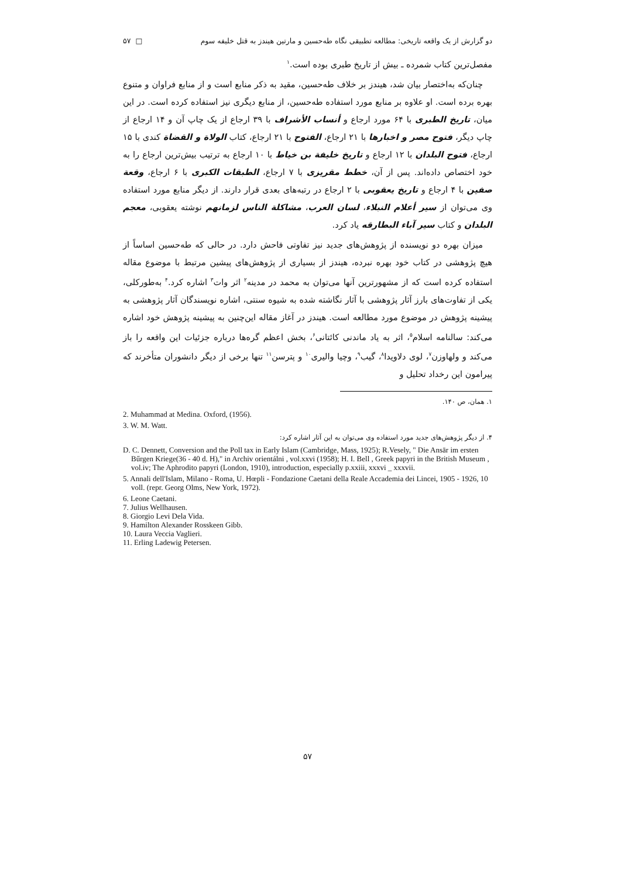دو گزارش از یک واقعه تاریخی: مطالعه تطبیقی نگاه طه‌حسین و مارتین هیندز به قتل خلیفه سوم □ ۵۷
مفصل‌ترین کتاب شمرده ـ بیش از تاریخ طبری بوده است.<sup>۱</sup>
چنان‌که به‌اختصار بیان شد، هیندز بر خلاف طه‌حسین، مقید به ذکر منابع است و از منابع فراوان و متنوع بهره برده است. او علاوه بر منابع مورد استفاده طه‌حسین، از منابع دیگری نیز استفاده کرده است. در این میان، تاریخ الطبری با ۶۴ مورد ارجاع و أنساب الأشراف با ۳۹ ارجاع از یک چاپ آن و ۱۴ ارجاع از چاپ دیگر، فتوح مصر و اخبارها با ۲۱ ارجاع، الفتوح با ۲۱ ارجاع، کتاب الولاة و القضاة کندی با ۱۵ ارجاع، فتوح البلدان با ۱۲ ارجاع و تاریخ خلیفة بن خیاط با ۱۰ ارجاع به ترتیب بیش‌ترین ارجاع را به خود اختصاص داده‌اند. پس از آن، خطط مقریزی با ۷ ارجاع، الطبقات الکبری با ۶ ارجاع، وقعة صفین با ۴ ارجاع و تاریخ یعقوبی با ۲ ارجاع در رتبه‌های بعدی قرار دارند. از دیگر منابع مورد استفاده وی می‌توان از سیر أعلام النبلاء، لسان العرب، مشاکلة الناس لزمانهم نوشته یعقوبی، معجم البلدان و کتاب سیر آباء البطارقه یاد کرد.
میزان بهره دو نویسنده از پژوهش‌های جدید نیز تفاوتی فاحش دارد. در حالی که طه‌حسین اساساً از هیچ پژوهشی در کتاب خود بهره نبرده، هیندز از بسیاری از پژوهش‌های پیشین مرتبط با موضوع مقاله استفاده کرده است که از مشهورترین آنها می‌توان به محمد در مدینه<sup>۲</sup> اثر وات<sup>۳</sup> اشاره کرد.<sup>۴</sup> به‌طورکلی، یکی از تفاوت‌های بارز آثار پژوهشی با آثار نگاشته شده به شیوه سنتی، اشاره نویسندگان آثار پژوهشی به پیشینه پژوهش در موضوع مورد مطالعه است. هیندز در آغاز مقاله این‌چنین به پیشینه پژوهش خود اشاره می‌کند: سالنامه اسلام<sup>۵</sup>، اثر به یاد ماندنی کائتانی<sup>۶</sup>، بخش اعظم گره‌ها درباره جزئیات این واقعه را باز می‌کند و ولهاوزن<sup>۷</sup>، لوی دلاویدا<sup>۸</sup>، گیب<sup>۹</sup>، وچیا والیری<sup>۱۰</sup> و پترسن<sup>۱۱</sup> تنها برخی از دیگر دانشوران متأخرند که پیرامون این رخداد تحلیل و
۱. همان، ص ۱۴۰.
2. Muhammad at Medina. Oxford, (1956).
3. W. M. Watt.
۴. از دیگر پژوهش‌های جدید مورد استفاده وی می‌توان به این آثار اشاره کرد:
D. C. Dennett, Conversion and the Poll tax in Early Islam (Cambridge, Mass, 1925); R.Vesely, " Die Ansār im ersten Bűrgen Kriege(36 - 40 d. H)," in Archiv orientálni , vol.xxvi (1958); H. I. Bell , Greek papyri in the British Museum , vol.iv; The Aphrodito papyri (London, 1910), introduction, especially p.xxiii, xxxvi _ xxxvii.
5. Annali dell'Islam, Milano - Roma, U. Hœpli - Fondazione Caetani della Reale Accademia dei Lincei, 1905 - 1926, 10 voll. (repr. Georg Olms, New York, 1972).
6. Leone Caetani.
7. Julius Wellhausen.
8. Giorgio Levi Dela Vida.
9. Hamilton Alexander Rosskeen Gibb.
10. Laura Veccia Vaglieri.
11. Erling Ladewig Petersen.
۵۷